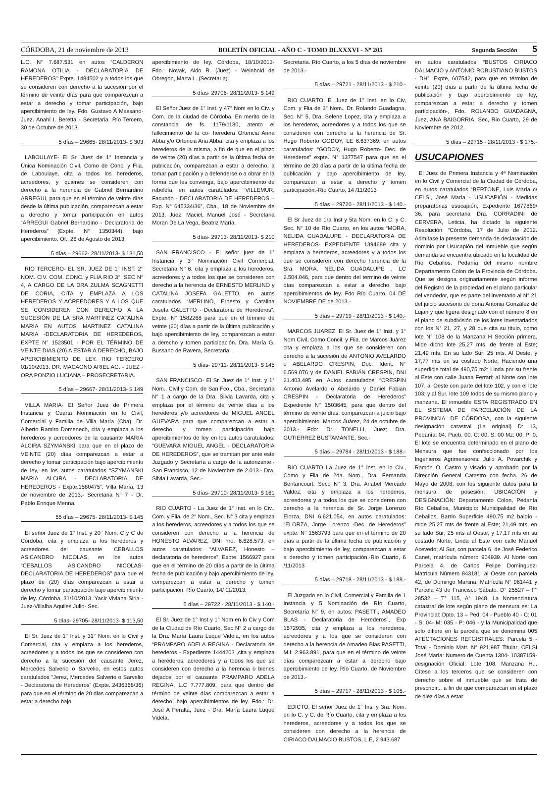CÓRDOBA, 21 de noviembre de 2013 BOLETÍN OFICIAL - AÑO C - TOMO DLXXXVI - Nº 205 Segunda Sección 5
L.C. N° 7.687.531 en autos “CALDERON RAMONA OTILIA - DECLARATORIA DE HEREDEROS” Expte. 1484502 y a todos los que se consideren con derecho a la sucesión por el término de veinte días para que comparezcan a estar a derecho y tomar participación, bajo apercibimiento de ley. Fdo. Gustavo A Massano- Juez. Anahí I. Beretta - Secretaria. Río Tercero, 30 de Octubre de 2013.
5 días – 29665- 28/11/2013- $ 303
LABOULAYE- El Sr. Juez de 1° Instancia y Única Nominación Civil, Como de Conc. y Flia. de Laboulaye, cita a todos los herederos, acreedores, y quienes se consideren con derecho a la herencia de Gabriel Bernardino ARREGUI, para que en el término de veinte días desde la última publicación, comparezcan a estar a derecho y tomar participación en autos “ARREGUI Gabriel Bernardino - Declaratoria de Herederos” (Expte. N° 1350344), bajo apercibimiento. Of., 26 de Agosto de 2013.
5 días – 29662- 28/11/2013- $ 131,50
RIO TERCERO- EL SR. JUEZ DE 1° INST. 2° NOM. CIV. COM. CONC. y FLIA RIO 3°, SEC N° 4, A CARGO DE LA DRA ZULMA SCAGNETTI DE CORIA, CITA y EMPLAZA A LOS HEREDEROS Y ACREEDORES Y A LOS QUE SE CONSIDEREN CON DERECHO A LA SUCESIÓN DE LA SRA MARTINEZ CATALINA MARIA EN AUTOS MARTINEZ CATALINA MARIA -DECLARATORIA DE HEREDEROS, EXPTE N° 1523501 - POR EL TÉRMINO DE VEINTE DIAS (20) A ESTAR A DERECHO, BAJO APERCIBIMIENTO DE LEY. RIO TERCERO 01/10/2013. DR. MACAGNO ARIEL AG. - JUEZ - ORA PONZIO LUCIANA – PROSECRETARIA.
5 días – 29667- 28/11/2013- $ 149
VILLA MARIA- El Señor Juez de Primera Instancia y Cuarta Nominación en lo Civil, Comercial y Familia de Villa María (Cba), Dr. Alberto Ramiro Domenech, cita y emplaza a los herederos y acreedores de la causante MARIA ALCIRA SZYMANSKI para que en el plazo de VEINTE (20) días comparezcan a estar a derecho y tomar participación bajo apercibimiento de ley, en los autos caratulados “SZYMANSKI MARIA ALCIRA - DECLARATORIA DE HEREDEROS - Expte.1580475”. Villa María, 13 de noviembre de 2013.- Secretaria N° 7 - Dr. Pablo Enrique Menna.
55 días – 29675- 28/11/2013- $ 145
El señor Juez de 1° Inst. y 20° Nom. C y C de Córdoba, cita y emplaza a los herederos y acreedores del causante CEBALLOS ASICANDRO NICOLAS, en los autos “CEBALLOS ASICANDRO NICOLAS- DECLARATORIA DE HEREDEROS” para que el plazo de (20) días comparezcan a estar a derecho y tomar participación bajo apercibimiento de ley. Córdoba, 31/10/2013. Yacir Viviana Siria -Juez-Villalba Aquiles Julio- Sec.
5 días- 29705- 28/11/2013- $ 113,50
El Sr. Juez de 1° Inst. y 31° Nom. en lo Civil y Comercial, cita y emplaza a los herederos, acreedores y a todos los que se consideren con derecho a la sucesión del causante Jerez, Mercedes Salverio o Sarvelio, en estos autos caratulados “Jerez, Mercedes Salverio o Sarvelio - Declaratoria de Herederos” (Expte. 2436368/36) para que en el término de 20 dias comparezcan a estar a derecho bajo
apercibimiento de ley. Córdoba, 18/10/2013- Fdo.: Novak, Aldo R. (Juez) - Weinhold de Obregon, Marta L. (Secretaria).
5 días- 29706- 28/11/2013- $ 149
El Señor Juez de 1° Inst. y 47° Nom en lo Civ. y Com. de la ciudad de Córdoba. En merito de la constancia de fs. 1179/1180, atento el fallecimiento de la co- heredera Ortencia Anna Abba y/o Ortencia Ana Abba, cita y emplaza a los herederos de la misma, a fin de que en el plazo de veinte (20) días a partir de la última fecha de publicación, comparezcan a estar a derecho, a tomar participación y a defenderse o a obrar en la forma que les convenga, bajo apercibimiento de rebeldía, en autos caratulados: “VILLEMUR, Facundo - DECLARATORIA DE HEREDEROS – Exp. N° 645334/36”, Cba., 18 de Noviembre de 2013. Juez: Maciel, Manuel José - Secretaria Moran De La Vega, Beatriz María.
5 días- 29713- 28/11/2013- $ 210
SAN FRANCISCO - El señor juez de 1° Instancia y 3° Nominación Civil Comercial, Secretaria N° 6, cita y emplaza a los herederos, acreedores y a todos los que se consideren con derecho a la herencia de ERNESTO MERLINO y CATALINA JOSEFA GALETTO, en autos caratulados “MERLINO, Ernesto y Catalina Josefa GALETTO - Declaratoria de Herederos”, Expte. N° 1582268 para que en el término de veinte (20) días a partir de la última publicación y bajo apercibimiento de ley, comparezcan a estar a derecho y tomen participación. Dra. María G. Bussano de Ravera, Secretaria.
5 días- 29711- 28/11/2013- $ 145
SAN FRANCISCO- El Sr. Juez de 1° Inst. y 1° Nom., Civil y Com. de San Fco., Cba., Secretaría N° 1 a cargo de la Dra. Silvia Lavarda, cita y emplaza por el término de veinte días a los herederos y/o acreedores de MIGUEL ANGEL GUEVARA para que comparezcan a estar a derecho y tomen participación bajo apercibimientos de ley en los autos caratulados: “GUEVARA MIGUEL ANGEL - DECLARATORIA DE HEREDEROS”, que se tramitan por ante este Juzgado y Secretaría a cargo de la autorizante.- San Francisco, 12 de Noviembre de 2.013.- Dra. Silvia Lavarda, Sec.-
5 días- 29710- 28/11/2013- $ 161
RIO CUARTO - La Juez de 1° Inst. en lo Civ., Com. y Flia. de 2° Nom., Sec. N° 3 cita y emplaza a los herederos, acreedores y a todos los que se consideren con derecho a la herencia de HONESTO ALVAREZ, DNI nro. 6.628.573, en autos caratulados: “ALVAREZ, Honesto – declaratoria de herederos”, Expte. 1566927 para que en el término de 20 días a partir de la última fecha de publicación y bajo apercibimiento de ley, comparezcan a estar a derecho y tomen participación. Río Cuarto, 14/ 11/2013.
5 días – 29722 - 28/11/2013 - $ 140.-
El Sr. Juez de 1° Inst y 1° Nom en lo Civ y Com de la Ciudad de Río Cuarto, Sec N° 2 a cargo de la Dra. María Laura Luque Videla, en los autos “PRAMPARO ADELA REGINA - Declaratoria de herederos - Expediente 1444203",cita y emplaza a herederos, acreedores y a todos los que se consideren con derecho a la herencia o bienes dejados por el causante PRAMPARO ADELA REGINA, L.C 7.777.809, para que dentro del término de veinte días comparezcan a estar a derecho, bajo apercibimientos de ley. Fdo.: Dr. José A Peralta, Juez - Dra. María Laura Luque Videla,
Secretaria. Río Cuarto, a los 5 días de noviembre de 2013.-
5 días – 29721 - 28/11/2013 - $ 210.-
RIO CUARTO. El Juez de 1° Inst. en lo Civ, Com. y Flia de 3° Nom., Dr. Rolando Guadagna, Sec. N° 5, Dra. Selene Lopez, cita y emplaza a los herederos, acreedores y a todos los que se consideren con derecho a la herencia de Sr. Hugo Roberto GODOY, LE 6.637369, en autos caratulados: “GODOY, Hugo Roberto- Dec. de Herederos” expte. N° 1377547 para que en el término de 20 días a partir de la última fecha de publicación y bajo apercibimiento de ley, comparezcan a estar a derecho y tomen participación.-Río Cuarto, 14 /11/2013
5 días – 29720 - 28/11/2013 - $ 140.-
El Sr Juez de 1ra Inst y 5ta Nom. en lo C. y C. Sec. N° 10 de Río Cuarto, en los autos “MORA, NELIDA GUADALUPE - DECLARATORIA DE HEREDEROS- EXPEDIENTE 1394689 cita y emplaza a herederos, acreedores y a todos los que se consideren con derecho herencia de la Sra. MORA, NELIDA GUADALUPE , LC 2.504.046, para que dentro del termino de veinte días comparezcan a estar a derecho, bajo apercibimientos de ley. Fdo Río Cuarto, 04 DE NOVIEMBRE DE de 2013.-
5 días – 29719 - 28/11/2013 - $ 140.-
MARCOS JUAREZ: El Sr. Juez de 1° Inst. y 1° Nom Civil, Como Concil. y Flia. de Marcos Juárez cita y emplaza a los que se consideren con derecho a la sucesión de ANTONIO AVELARDO o ABELARDO CRESPIN, Doc. Ident. N° 6.569.076 y de DANIEL FABIÁN CRESPIN, DNI 21.403.495 en Autos caratulados “CRESPIN Antonio Avelardo o Abelardo y Daniel Fabian CRESPIN - Declaratoria de Herederos” Expediente N° 1503645, para que dentro del término de veinte días, comparezcan a juicio bajo apercibimiento. Marcos Juárez, 24 de octubre de 2013.- Fdo: Dr. TONELLI, Juez; Dra. GUTIERREZ BUSTAMANTE, Sec.-
5 días – 29784 - 28/11/2013 - $ 188.-
RIO CUARTO La Juez de 1° Inst. en lo Civ., Como y Flia de 2da. Nom., Dra. Fernanda Bentancourt, Seco N° 3, Dra. Anabel Mercado Valdez, cita y emplaza a los herederos, acreedores y a todos los que se consideren con derecho a la herencia de Sr. Jorge Lorenzo Elorza, DNI 6.621.054, en autos caratulados: “ELORZA, Jorge Lorenzo -Dec. de Herederos” expte. N° 1563793 para que en el término de 20 días a partir de la última fecha de publicación y bajo apercibimiento de ley, comparezcan a estar a derecho y tomen participación.-Rio Cuarto, 6 /11/2013
5 días – 29718 - 28/11/2013 - $ 188.-
El Juzgado en lo Civil, Comercial y Familia de 1 Instancia y 5 Nominación de Río Cuarto, Secretaría N° 9, en autos: PASETTI, AMADEO BLAS - Declaratoria de Herederos”, Exp 1572935, cita y emplaza a los herederos, acreedores y a los que se consideren con derecho a la herencia de Amadeo Blas PASETTI, M.I: 2.963.891, para que en el término de veinte días comparezcan a estar a derecho bajo apercibimiento de ley. Río Cuarto, de Noviembre de 2013.-
5 días – 29717 - 28/11/2013 - $ 105.-
EDICTO. El señor Juez de 1° Ins. y 3ra. Nom. en lo C. y C. de Río Cuarto, cita y emplaza a los herederos, acreedores y a todos los que se consideren con derecho a la herencia de CIRIACO DALMACIO BUSTOS, L.E, 2 943.687
en autos caratulados “BUSTOS CIRIACO DALMACIO y ANTONIO ROBUSTIANO BUSTOS - DH”, Expte, 607542, para que en término de veinte (20} días a partir de la última fecha de publicación y bajo apercibimiento de ley, comparezcan a estar a derecho y tomen participación-, Fdo. ROLANDO GUADAGNA, Juez, ANA BAIGORRIA, Sec, Rio Cuarto, 29 de Noviembre de 2012.
5 días – 29715 - 28/11/2013 - $ 175.-
USUCAPIONES
El Juez de Primera Instancia y 4ª Nominación en lo Civil y Comercial de la Ciudad de Córdoba, en autos caratulados “BERTONE, Luis María c/ CELSI, José María - USUCAPIÓN - Medidas preparatorias usucapión, Expediente 1677869/ 36, para secretaria Dra. CORRADINI de CERVERA, Leticia, ha dictado la siguiente Resolución: “Córdoba, 17 de Julio de 2012. Admítase la presente demanda de declaración de dominio por Usucapión del inmueble que según demanda se encuentra ubicado en la localidad de Río Ceballos, Pedanía del mismo nombre Departamento Colon de la Provincia de Córdoba. Que se designa originariamente según informe del Registro de la propiedad en el plano particular del vendedor, que es parte del inventario al N° 21 del juicio sucesorio de dona Antonia González de Lujan y que figura designado con el número 8 en el plano de subdivisión de los lotes inventariados con los N° 21, 27, y 28 que cita su titulo, como lote N° 108 de la Manzana H Sección primera. Mide dicho lote 25,27 mts. de frente al Este; 21,49 mts. En su lado Sur: 25 mts. Al Oeste, y 17,77 mts en su costado Norte; Haciendo una superficie total de 490,75 m2; Linda por su frente al Este con calle Juana Ferrari; al Norte con lote 107, al Oeste con parte del lote 102, y con el lote 103; y al Sur, lote 109 todos de su mismo plano y manzana. El inmueble ESTA REGISTRADO EN EL SISTEMA DE PARCELACIÓN DE LA PROVINCIA. DE CÓRDOBA, con la siguiente designación catastral (La original) D: 13, Pedanía: 04, Pueb. 00, C: 00, S: 00 Mz: 00, P: 0. El lote se encuentra determinado en el plano de Mensura que fue confeccionado por los Ingenieros Agrimensores: Julio A. Povarchik y Ramón O, Castro y visado y aprobado por la Dirección General Catastro con fecha. 26 de Mayo de 2008; con los siguiente datos para la mensura de posesión: UBICACIÓN y DESIGNACIÓN: Departamento Colon, Pedanía Río Ceballos, Municipio: Municipalidad de Río Ceballos, Barrio Superficie 490.75 m2 baldío - mide 25,27 mts de frente al Este; 21,49 mts. en su lado Sur; 25 mts al Oeste, y 17,17 mts en su costado Norte, Linda al Este con calle Manuel Acevedo; Al Sur, con parcela 6, de José Federico Canet, matrícula número 904939. Al Norte con Parcela 4, de Carlos Felipe Domínguez- Matrícula Número 843181, al Oeste con parcela 42, de Domingo Martina, Matrícula N° 961441 y Parcela 43 de Francisco Sábato. D° 25527 – F° 28532 – T° 115, A° 1948. La Nomenclatura catastral de lote según plano de mensura es: La Provincial: Dpto. 13 – Ped. 04 - Pueblo 40 - C: 01 - S: 04- M: 035 - P: 046 - y la Municipalidad que solo difiere en la parcela que se denomina 005 AFECTACIONES REFGISTRALES: Parcela 5 - Total - Dominio Matr. N° 921,987 Titular, CELSI José María: Numero de Cuenta 1304- 10387159- designación Oficial: Lote 108, Manzana H... Cítese a los terceros que se consideren con derecho sobre el inmueble que se trata de prescribir... a fin de que comparezcan en el plazo de diez días a estar